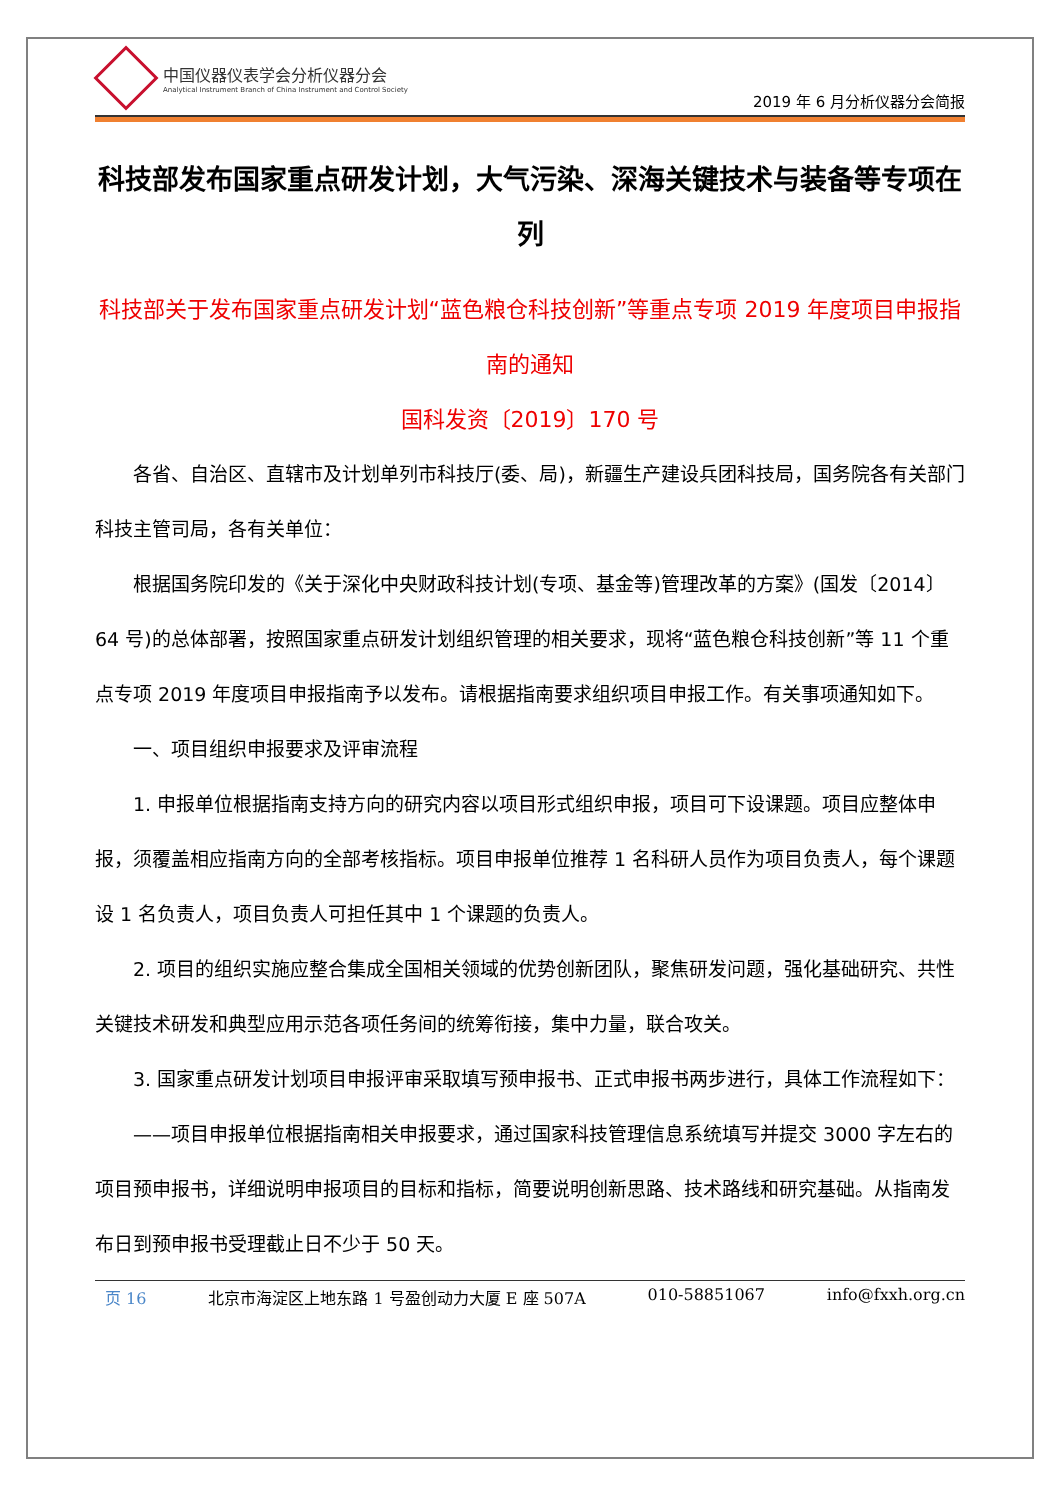中国仪器仪表学会分析仪器分会
Analytical Instrument Branch of China Instrument and Control Society
2019 年 6 月分析仪器分会简报
科技部发布国家重点研发计划，大气污染、深海关键技术与装备等专项在列
科技部关于发布国家重点研发计划“蓝色粮仓科技创新”等重点专项 2019 年度项目申报指南的通知
国科发资〔2019〕170 号
各省、自治区、直辖市及计划单列市科技厅(委、局)，新疆生产建设兵团科技局，国务院各有关部门科技主管司局，各有关单位：
根据国务院印发的《关于深化中央财政科技计划(专项、基金等)管理改革的方案》(国发〔2014〕64 号)的总体部署，按照国家重点研发计划组织管理的相关要求，现将“蓝色粮仓科技创新”等 11 个重点专项 2019 年度项目申报指南予以发布。请根据指南要求组织项目申报工作。有关事项通知如下。
一、项目组织申报要求及评审流程
1. 申报单位根据指南支持方向的研究内容以项目形式组织申报，项目可下设课题。项目应整体申报，须覆盖相应指南方向的全部考核指标。项目申报单位推荐 1 名科研人员作为项目负责人，每个课题设 1 名负责人，项目负责人可担任其中 1 个课题的负责人。
2. 项目的组织实施应整合集成全国相关领域的优势创新团队，聚焦研发问题，强化基础研究、共性关键技术研发和典型应用示范各项任务间的统筹衔接，集中力量，联合攻关。
3. 国家重点研发计划项目申报评审采取填写预申报书、正式申报书两步进行，具体工作流程如下：
——项目申报单位根据指南相关申报要求，通过国家科技管理信息系统填写并提交 3000 字左右的项目预申报书，详细说明申报项目的目标和指标，简要说明创新思路、技术路线和研究基础。从指南发布日到预申报书受理截止日不少于 50 天。
页 16 北京市海淀区上地东路 1 号盈创动力大厦 E 座 507A 010-58851067 info@fxxh.org.cn